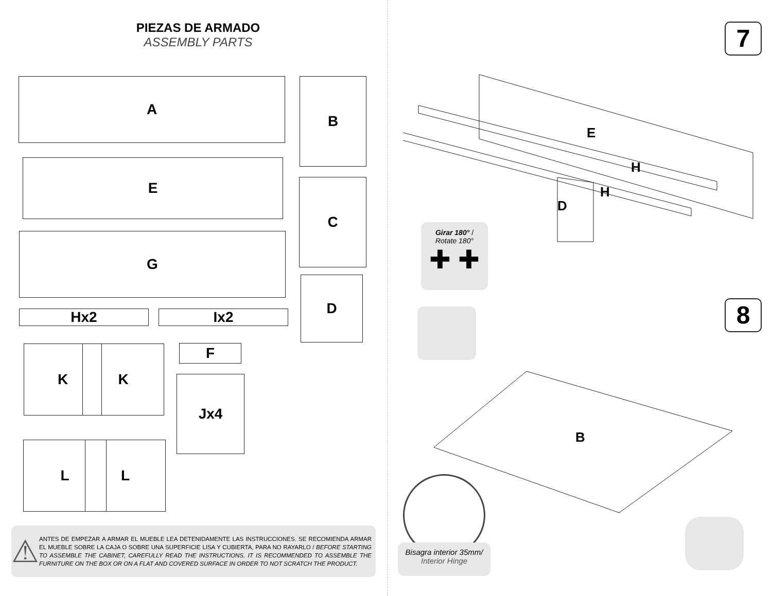PIEZAS DE ARMADO
ASSEMBLY PARTS
A B
E
C
G
D
Hx2 Ix2
K K F
Jx4
L L
⚠
ANTES DE EMPEZAR A ARMAR EL MUEBLE LEA DETENIDAMENTE LAS INSTRUCCIONES. SE RECOMIENDA ARMAR EL MUEBLE SOBRE LA CAJA O SOBRE UNA SUPERFICIE LISA Y CUBIERTA, PARA NO RAYARLO / BEFORE STARTING TO ASSEMBLE THE CABINET, CAREFULLY READ THE INSTRUCTIONS. IT IS RECOMMENDED TO ASSEMBLE THE FURNITURE ON THE BOX OR ON A FLAT AND COVERED SURFACE IN ORDER TO NOT SCRATCH THE PRODUCT.
7
E
H
H
D
Girar 180° /
Rotate 180°
✚ ✚
8
B
Bisagra interior 35mm/
Interior Hinge